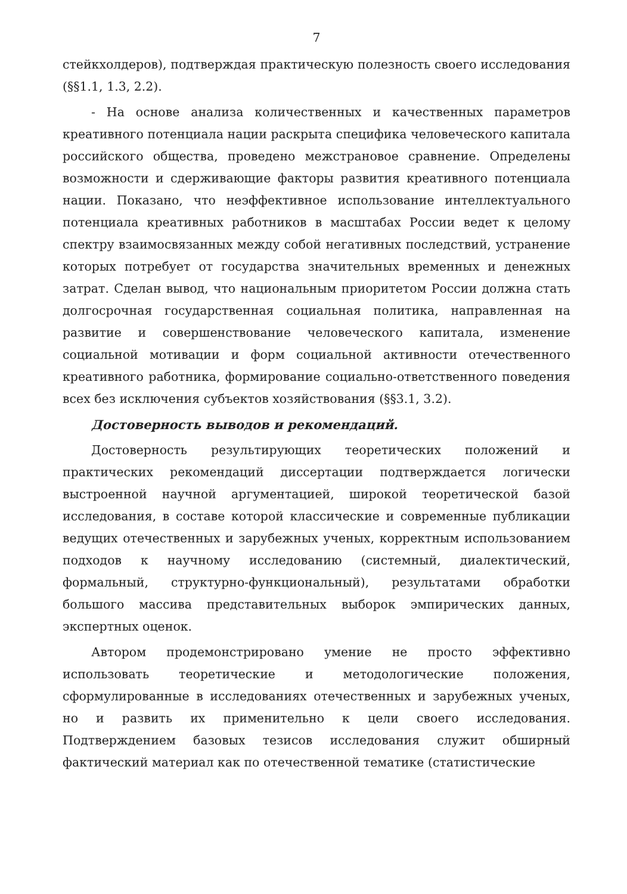7
стейкхолдеров), подтверждая практическую полезность своего исследования (§§1.1, 1.3, 2.2).
- На основе анализа количественных и качественных параметров креативного потенциала нации раскрыта специфика человеческого капитала российского общества, проведено межстрановое сравнение. Определены возможности и сдерживающие факторы развития креативного потенциала нации. Показано, что неэффективное использование интеллектуального потенциала креативных работников в масштабах России ведет к целому спектру взаимосвязанных между собой негативных последствий, устранение которых потребует от государства значительных временных и денежных затрат. Сделан вывод, что национальным приоритетом России должна стать долгосрочная государственная социальная политика, направленная на развитие и совершенствование человеческого капитала, изменение социальной мотивации и форм социальной активности отечественного креативного работника, формирование социально-ответственного поведения всех без исключения субъектов хозяйствования (§§3.1, 3.2).
Достоверность выводов и рекомендаций.
Достоверность результирующих теоретических положений и практических рекомендаций диссертации подтверждается логически выстроенной научной аргументацией, широкой теоретической базой исследования, в составе которой классические и современные публикации ведущих отечественных и зарубежных ученых, корректным использованием подходов к научному исследованию (системный, диалектический, формальный, структурно-функциональный), результатами обработки большого массива представительных выборок эмпирических данных, экспертных оценок.
Автором продемонстрировано умение не просто эффективно использовать теоретические и методологические положения, сформулированные в исследованиях отечественных и зарубежных ученых, но и развить их применительно к цели своего исследования. Подтверждением базовых тезисов исследования служит обширный фактический материал как по отечественной тематике (статистические